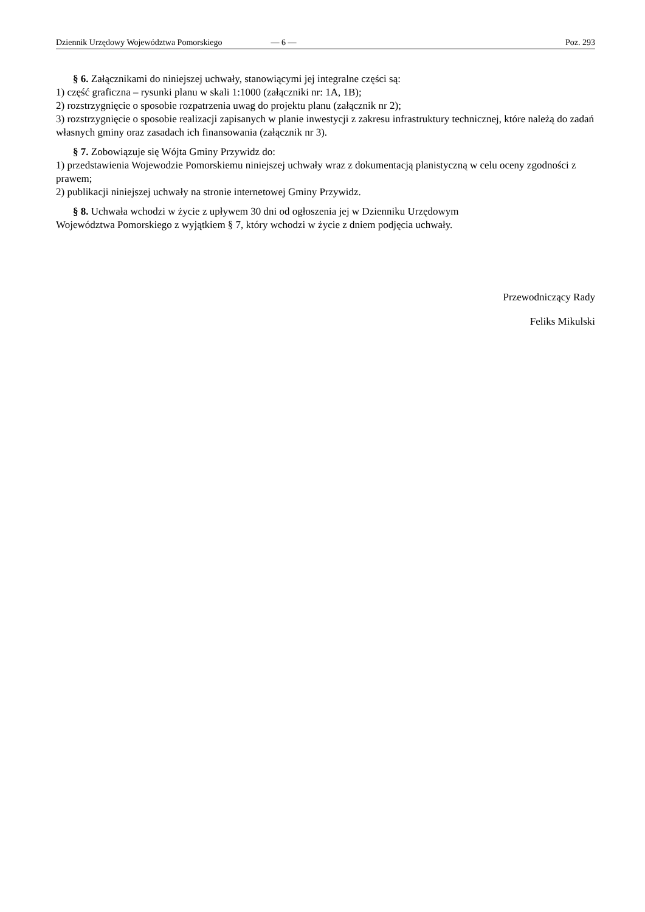Dziennik Urzędowy Województwa Pomorskiego — 6 — Poz. 293
§ 6. Załącznikami do niniejszej uchwały, stanowiącymi jej integralne części są:
1) część graficzna – rysunki planu w skali 1:1000 (załączniki nr: 1A, 1B);
2) rozstrzygnięcie o sposobie rozpatrzenia uwag do projektu planu (załącznik nr 2);
3) rozstrzygnięcie o sposobie realizacji zapisanych w planie inwestycji z zakresu infrastruktury technicznej, które należą do zadań własnych gminy oraz zasadach ich finansowania (załącznik nr 3).
§ 7. Zobowiązuje się Wójta Gminy Przywidz do:
1) przedstawienia Wojewodzie Pomorskiemu niniejszej uchwały wraz z dokumentacją planistyczną w celu oceny zgodności z prawem;
2) publikacji niniejszej uchwały na stronie internetowej Gminy Przywidz.
§ 8. Uchwała wchodzi w życie z upływem 30 dni od ogłoszenia jej w Dzienniku Urzędowym
Województwa Pomorskiego z wyjątkiem § 7, który wchodzi w życie z dniem podjęcia uchwały.
Przewodniczący Rady
Feliks Mikulski